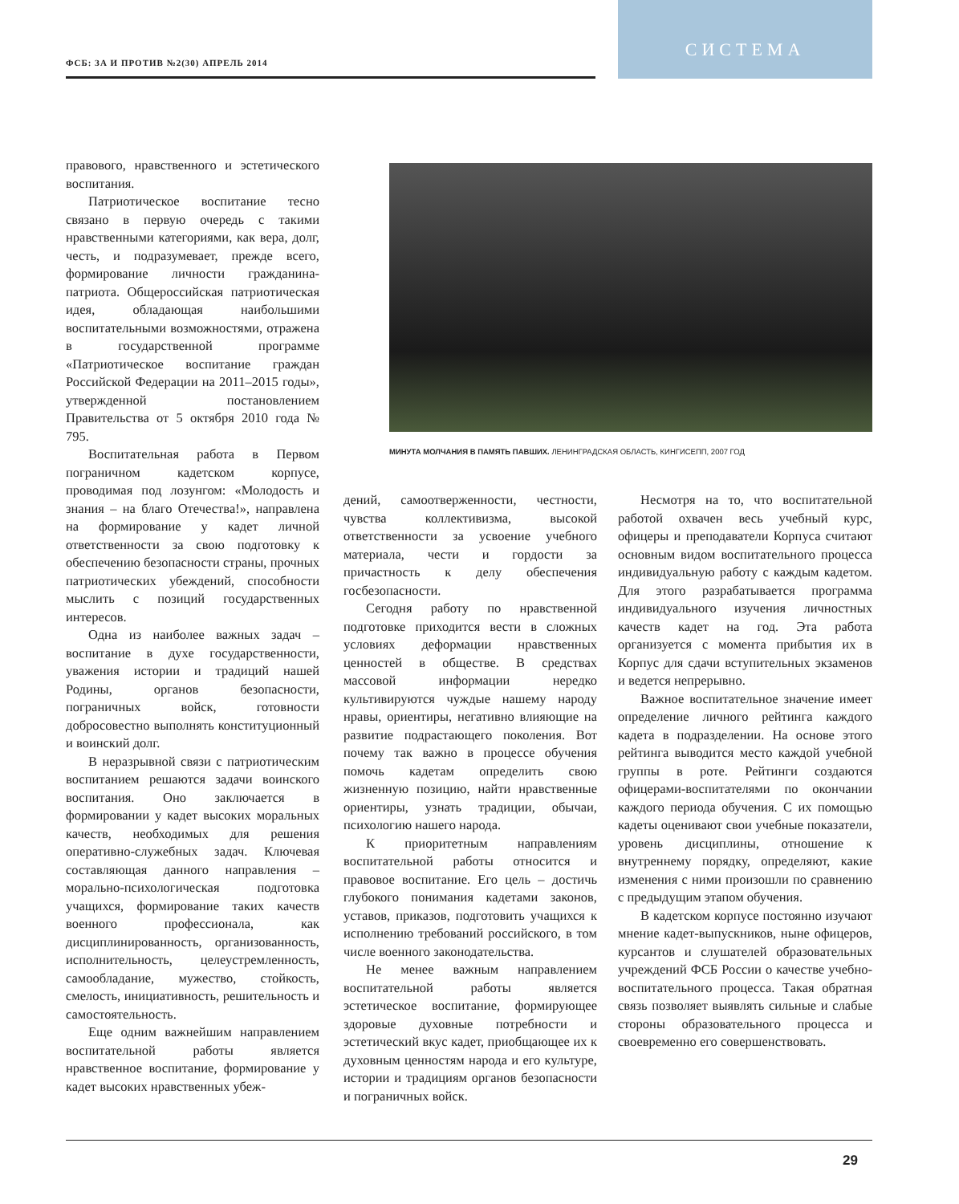ФСБ: ЗА И ПРОТИВ №2(30) АПРЕЛЬ 2014
СИСТЕМА
правового, нравственного и эстетического воспитания.
Патриотическое воспитание тесно связано в первую очередь с такими нравственными категориями, как вера, долг, честь, и подразумевает, прежде всего, формирование личности гражданина-патриота. Общероссийская патриотическая идея, обладающая наибольшими воспитательными возможностями, отражена в государственной программе «Патриотическое воспитание граждан Российской Федерации на 2011–2015 годы», утвержденной постановлением Правительства от 5 октября 2010 года № 795.
Воспитательная работа в Первом пограничном кадетском корпусе, проводимая под лозунгом: «Молодость и знания – на благо Отечества!», направлена на формирование у кадет личной ответственности за свою подготовку к обеспечению безопасности страны, прочных патриотических убеждений, способности мыслить с позиций государственных интересов.
Одна из наиболее важных задач – воспитание в духе государственности, уважения истории и традиций нашей Родины, органов безопасности, пограничных войск, готовности добросовестно выполнять конституционный и воинский долг.
В неразрывной связи с патриотическим воспитанием решаются задачи воинского воспитания. Оно заключается в формировании у кадет высоких моральных качеств, необходимых для решения оперативно-служебных задач. Ключевая составляющая данного направления – морально-психологическая подготовка учащихся, формирование таких качеств военного профессионала, как дисциплинированность, организованность, исполнительность, целеустремленность, самообладание, мужество, стойкость, смелость, инициативность, решительность и самостоятельность.
Еще одним важнейшим направлением воспитательной работы является нравственное воспитание, формирование у кадет высоких нравственных убеж-
МИНУТА МОЛЧАНИЯ В ПАМЯТЬ ПАВШИХ. ЛЕНИНГРАДСКАЯ ОБЛАСТЬ, КИНГИСЕПП, 2007 ГОД
дений, самоотверженности, честности, чувства коллективизма, высокой ответственности за усвоение учебного материала, чести и гордости за причастность к делу обеспечения госбезопасности.
Сегодня работу по нравственной подготовке приходится вести в сложных условиях деформации нравственных ценностей в обществе. В средствах массовой информации нередко культивируются чуждые нашему народу нравы, ориентиры, негативно влияющие на развитие подрастающего поколения. Вот почему так важно в процессе обучения помочь кадетам определить свою жизненную позицию, найти нравственные ориентиры, узнать традиции, обычаи, психологию нашего народа.
К приоритетным направлениям воспитательной работы относится и правовое воспитание. Его цель – достичь глубокого понимания кадетами законов, уставов, приказов, подготовить учащихся к исполнению требований российского, в том числе военного законодательства.
Не менее важным направлением воспитательной работы является эстетическое воспитание, формирующее здоровые духовные потребности и эстетический вкус кадет, приобщающее их к духовным ценностям народа и его культуре, истории и традициям органов безопасности и пограничных войск.
Несмотря на то, что воспитательной работой охвачен весь учебный курс, офицеры и преподаватели Корпуса считают основным видом воспитательного процесса индивидуальную работу с каждым кадетом. Для этого разрабатывается программа индивидуального изучения личностных качеств кадет на год. Эта работа организуется с момента прибытия их в Корпус для сдачи вступительных экзаменов и ведется непрерывно.
Важное воспитательное значение имеет определение личного рейтинга каждого кадета в подразделении. На основе этого рейтинга выводится место каждой учебной группы в роте. Рейтинги создаются офицерами-воспитателями по окончании каждого периода обучения. С их помощью кадеты оценивают свои учебные показатели, уровень дисциплины, отношение к внутреннему порядку, определяют, какие изменения с ними произошли по сравнению с предыдущим этапом обучения.
В кадетском корпусе постоянно изучают мнение кадет-выпускников, ныне офицеров, курсантов и слушателей образовательных учреждений ФСБ России о качестве учебно-воспитательного процесса. Такая обратная связь позволяет выявлять сильные и слабые стороны образовательного процесса и своевременно его совершенствовать.
29